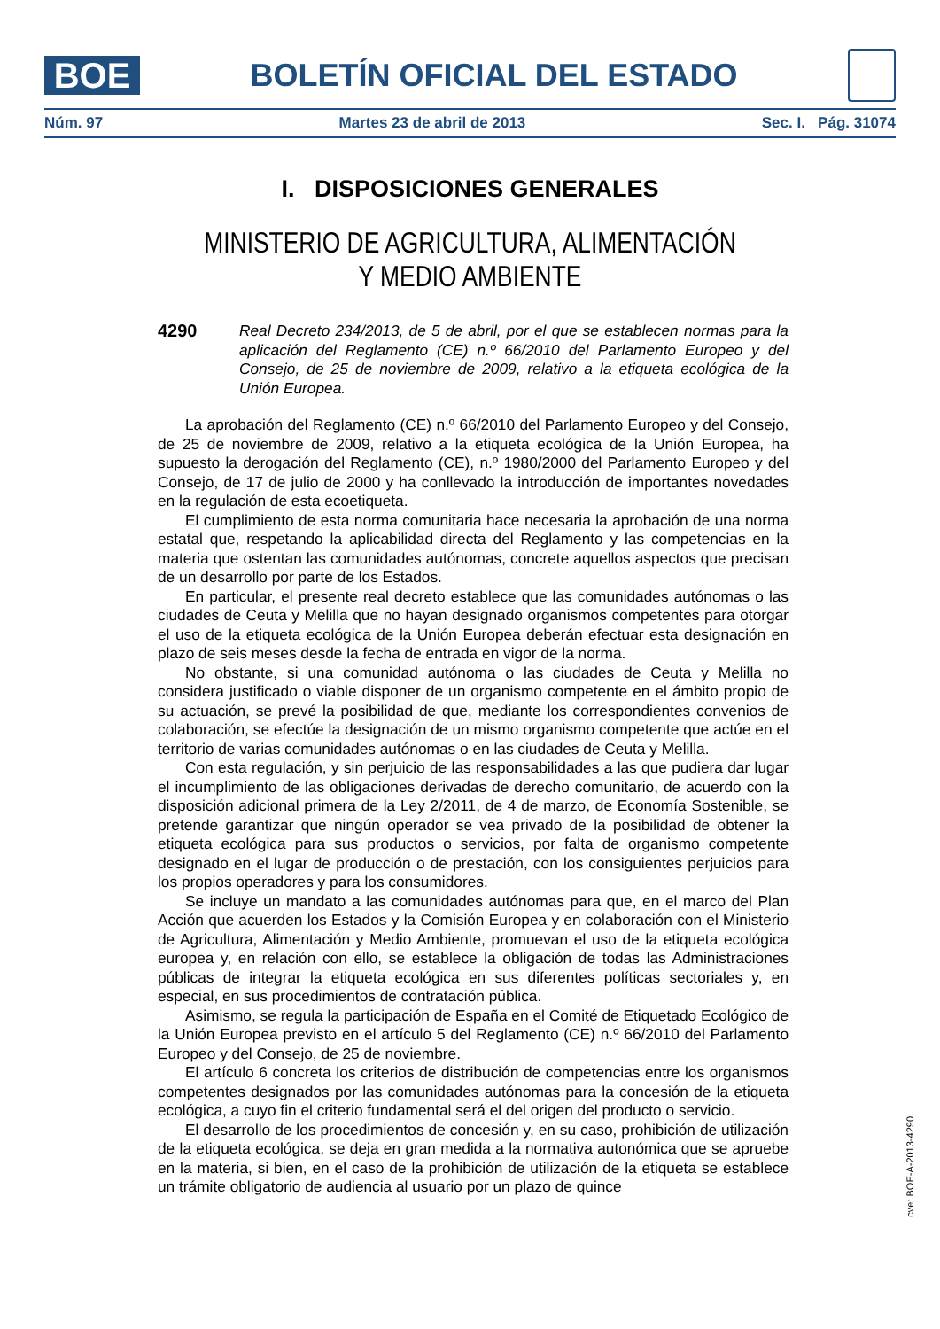BOE
BOLETÍN OFICIAL DEL ESTADO
Núm. 97 Martes 23 de abril de 2013 Sec. I. Pág. 31074
I. DISPOSICIONES GENERALES
MINISTERIO DE AGRICULTURA, ALIMENTACIÓN
Y MEDIO AMBIENTE
4290
Real Decreto 234/2013, de 5 de abril, por el que se establecen normas para la aplicación del Reglamento (CE) n.º 66/2010 del Parlamento Europeo y del Consejo, de 25 de noviembre de 2009, relativo a la etiqueta ecológica de la Unión Europea.
La aprobación del Reglamento (CE) n.º 66/2010 del Parlamento Europeo y del Consejo, de 25 de noviembre de 2009, relativo a la etiqueta ecológica de la Unión Europea, ha supuesto la derogación del Reglamento (CE), n.º 1980/2000 del Parlamento Europeo y del Consejo, de 17 de julio de 2000 y ha conllevado la introducción de importantes novedades en la regulación de esta ecoetiqueta.
El cumplimiento de esta norma comunitaria hace necesaria la aprobación de una norma estatal que, respetando la aplicabilidad directa del Reglamento y las competencias en la materia que ostentan las comunidades autónomas, concrete aquellos aspectos que precisan de un desarrollo por parte de los Estados.
En particular, el presente real decreto establece que las comunidades autónomas o las ciudades de Ceuta y Melilla que no hayan designado organismos competentes para otorgar el uso de la etiqueta ecológica de la Unión Europea deberán efectuar esta designación en plazo de seis meses desde la fecha de entrada en vigor de la norma.
No obstante, si una comunidad autónoma o las ciudades de Ceuta y Melilla no considera justificado o viable disponer de un organismo competente en el ámbito propio de su actuación, se prevé la posibilidad de que, mediante los correspondientes convenios de colaboración, se efectúe la designación de un mismo organismo competente que actúe en el territorio de varias comunidades autónomas o en las ciudades de Ceuta y Melilla.
Con esta regulación, y sin perjuicio de las responsabilidades a las que pudiera dar lugar el incumplimiento de las obligaciones derivadas de derecho comunitario, de acuerdo con la disposición adicional primera de la Ley 2/2011, de 4 de marzo, de Economía Sostenible, se pretende garantizar que ningún operador se vea privado de la posibilidad de obtener la etiqueta ecológica para sus productos o servicios, por falta de organismo competente designado en el lugar de producción o de prestación, con los consiguientes perjuicios para los propios operadores y para los consumidores.
Se incluye un mandato a las comunidades autónomas para que, en el marco del Plan Acción que acuerden los Estados y la Comisión Europea y en colaboración con el Ministerio de Agricultura, Alimentación y Medio Ambiente, promuevan el uso de la etiqueta ecológica europea y, en relación con ello, se establece la obligación de todas las Administraciones públicas de integrar la etiqueta ecológica en sus diferentes políticas sectoriales y, en especial, en sus procedimientos de contratación pública.
Asimismo, se regula la participación de España en el Comité de Etiquetado Ecológico de la Unión Europea previsto en el artículo 5 del Reglamento (CE) n.º 66/2010 del Parlamento Europeo y del Consejo, de 25 de noviembre.
El artículo 6 concreta los criterios de distribución de competencias entre los organismos competentes designados por las comunidades autónomas para la concesión de la etiqueta ecológica, a cuyo fin el criterio fundamental será el del origen del producto o servicio.
El desarrollo de los procedimientos de concesión y, en su caso, prohibición de utilización de la etiqueta ecológica, se deja en gran medida a la normativa autonómica que se apruebe en la materia, si bien, en el caso de la prohibición de utilización de la etiqueta se establece un trámite obligatorio de audiencia al usuario por un plazo de quince
cve: BOE-A-2013-4290